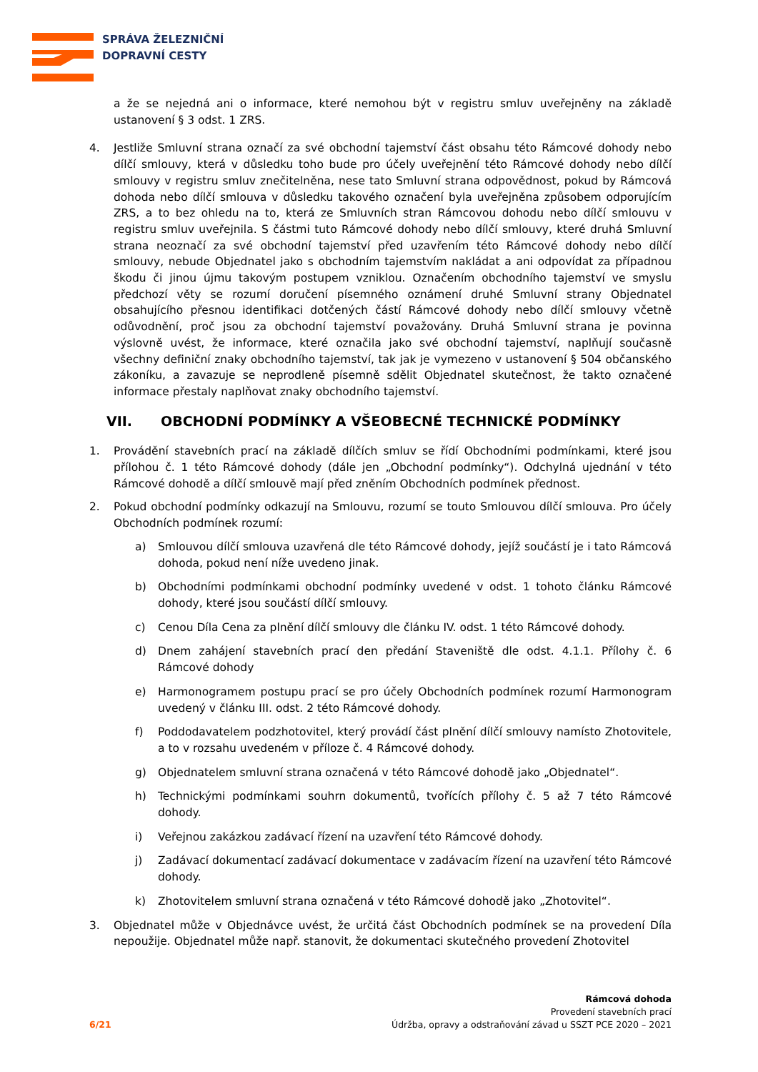SPRÁVA ŽELEZNIČNÍ
DOPRAVNÍ CESTY
a že se nejedná ani o informace, které nemohou být v registru smluv uveřejněny na základě ustanovení § 3 odst. 1 ZRS.
4. Jestliže Smluvní strana označí za své obchodní tajemství část obsahu této Rámcové dohody nebo dílčí smlouvy, která v důsledku toho bude pro účely uveřejnění této Rámcové dohody nebo dílčí smlouvy v registru smluv znečitelněna, nese tato Smluvní strana odpovědnost, pokud by Rámcová dohoda nebo dílčí smlouva v důsledku takového označení byla uveřejněna způsobem odporujícím ZRS, a to bez ohledu na to, která ze Smluvních stran Rámcovou dohodu nebo dílčí smlouvu v registru smluv uveřejnila. S částmi tuto Rámcové dohody nebo dílčí smlouvy, které druhá Smluvní strana neoznačí za své obchodní tajemství před uzavřením této Rámcové dohody nebo dílčí smlouvy, nebude Objednatel jako s obchodním tajemstvím nakládat a ani odpovídat za případnou škodu či jinou újmu takovým postupem vzniklou. Označením obchodního tajemství ve smyslu předchozí věty se rozumí doručení písemného oznámení druhé Smluvní strany Objednatel obsahujícího přesnou identifikaci dotčených částí Rámcové dohody nebo dílčí smlouvy včetně odůvodnění, proč jsou za obchodní tajemství považovány. Druhá Smluvní strana je povinna výslovně uvést, že informace, které označila jako své obchodní tajemství, naplňují současně všechny definiční znaky obchodního tajemství, tak jak je vymezeno v ustanovení § 504 občanského zákoníku, a zavazuje se neprodleně písemně sdělit Objednatel skutečnost, že takto označené informace přestaly naplňovat znaky obchodního tajemství.
VII. OBCHODNÍ PODMÍNKY A VŠEOBECNÉ TECHNICKÉ PODMÍNKY
1. Provádění stavebních prací na základě dílčích smluv se řídí Obchodními podmínkami, které jsou přílohou č. 1 této Rámcové dohody (dále jen „Obchodní podmínky“). Odchylná ujednání v této Rámcové dohodě a dílčí smlouvě mají před zněním Obchodních podmínek přednost.
2. Pokud obchodní podmínky odkazují na Smlouvu, rozumí se touto Smlouvou dílčí smlouva. Pro účely Obchodních podmínek rozumí:
a) Smlouvou dílčí smlouva uzavřená dle této Rámcové dohody, jejíž součástí je i tato Rámcová dohoda, pokud není níže uvedeno jinak.
b) Obchodními podmínkami obchodní podmínky uvedené v odst. 1 tohoto článku Rámcové dohody, které jsou součástí dílčí smlouvy.
c) Cenou Díla Cena za plnění dílčí smlouvy dle článku IV. odst. 1 této Rámcové dohody.
d) Dnem zahájení stavebních prací den předání Staveniště dle odst. 4.1.1. Přílohy č. 6 Rámcové dohody
e) Harmonogramem postupu prací se pro účely Obchodních podmínek rozumí Harmonogram uvedený v článku III. odst. 2 této Rámcové dohody.
f) Poddodavatelem podzhotovitel, který provádí část plnění dílčí smlouvy namísto Zhotovitele, a to v rozsahu uvedeném v příloze č. 4 Rámcové dohody.
g) Objednatelem smluvní strana označená v této Rámcové dohodě jako „Objednatel“.
h) Technickými podmínkami souhrn dokumentů, tvořících přílohy č. 5 až 7 této Rámcové dohody.
i) Veřejnou zakázkou zadávací řízení na uzavření této Rámcové dohody.
j) Zadávací dokumentací zadávací dokumentace v zadávacím řízení na uzavření této Rámcové dohody.
k) Zhotovitelem smluvní strana označená v této Rámcové dohodě jako „Zhotovitel“.
3. Objednatel může v Objednávce uvést, že určitá část Obchodních podmínek se na provedení Díla nepoužije. Objednatel může např. stanovit, že dokumentaci skutečného provedení Zhotovitel
6/21
Rámcová dohoda
Provedení stavebních prací
Údržba, opravy a odstraňování závad u SSZT PCE 2020 – 2021